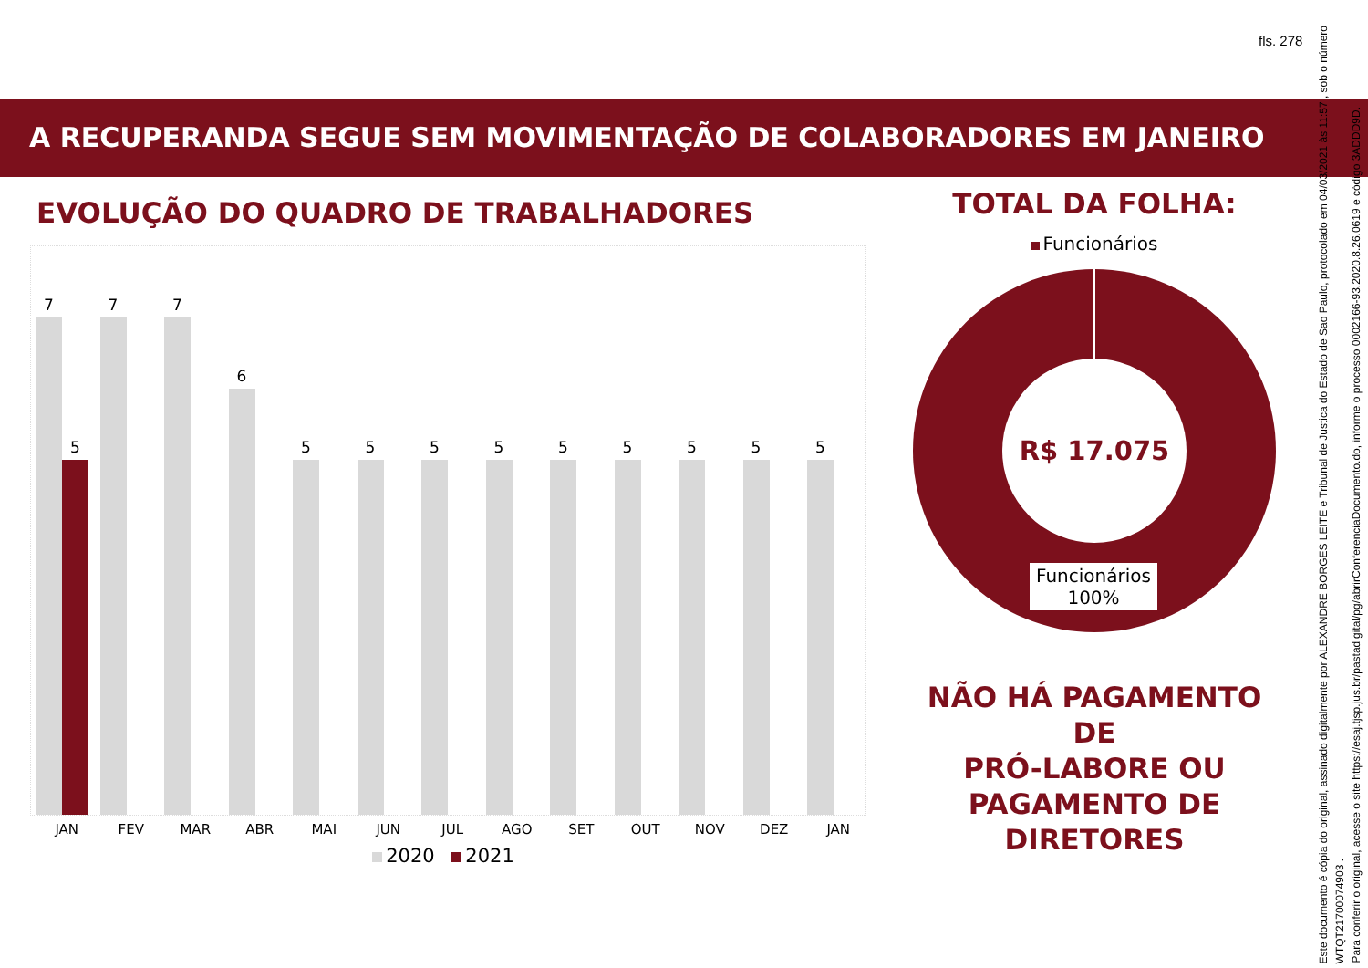fls. 278
A RECUPERANDA SEGUE SEM MOVIMENTAÇÃO DE COLABORADORES EM JANEIRO
EVOLUÇÃO DO QUADRO DE TRABALHADORES
7
5
7
7
6
5
5
5
5
5
5
5
5
5
JAN FEV MAR ABR MAI JUN JUL AGO SET OUT NOV DEZ JAN
2020 2021
TOTAL DA FOLHA:
Funcionários
R$ 17.075
Funcionários
100%
NÃO HÁ PAGAMENTO DE
PRÓ-LABORE OU
PAGAMENTO DE
DIRETORES
Este documento é cópia do original, assinado digitalmente por ALEXANDRE BORGES LEITE e Tribunal de Justica do Estado de Sao Paulo, protocolado em 04/03/2021 às 11:57 , sob o número WTQT21700074903 .
Para conferir o original, acesse o site https://esaj.tjsp.jus.br/pastadigital/pg/abrirConferenciaDocumento.do, informe o processo 0002166-93.2020.8.26.0619 e código 3ADDD9D.